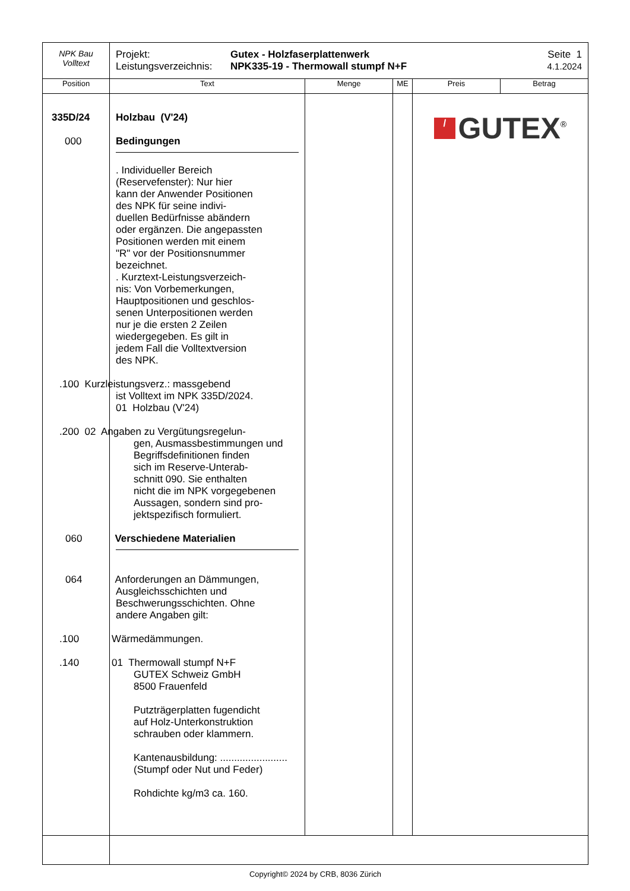| NPK Bau Volltext | Projekt: Leistungsverzeichnis: Gutex - Holzfaserplattenwerk NPK335-19 - Thermowall stumpf N+F Seite 1 4.1.2024 | | | | |
| Position | Text | Menge | ME | Preis | Betrag |
| 335D/24 000 | Holzbau (V'24) Bedingungen . Individueller Bereich (Reservefenster): Nur hier kann der Anwender Positionen des NPK für seine indivi- duellen Bedürfnisse abändern oder ergänzen. Die angepassten Positionen werden mit einem "R" vor der Positionsnummer bezeichnet. . Kurztext-Leistungsverzeich- nis: Von Vorbemerkungen, Hauptpositionen und geschlos- senen Unterpositionen werden nur je die ersten 2 Zeilen wiedergegeben. Es gilt in jedem Fall die Volltextversion des NPK. .100 Kurzleistungsverz.: massgebend ist Volltext im NPK 335D/2024. 01 Holzbau (V'24) .200 02 Angaben zu Vergütungsregelun- gen, Ausmassbestimmungen und Begriffsdefinitionen finden sich im Reserve-Unterab- schnitt 090. Sie enthalten nicht die im NPK vorgegebenen Aussagen, sondern sind pro- jektspezifisch formuliert. 060 Verschiedene Materialien 064 Anforderungen an Dämmungen, Ausgleichsschichten und Beschwerungsschichten. Ohne andere Angaben gilt: .100 Wärmedämmungen. .140 01 Thermowall stumpf N+F GUTEX Schweiz GmbH 8500 Frauenfeld Putzträgerplatten fugendicht auf Holz-Unterkonstruktion schrauben oder klammern. Kantenausbildung: ........................ (Stumpf oder Nut und Feder) Rohdichte kg/m3 ca. 160. | | | / GUTEX<sup>®</sup> | |
Copyright© 2024 by CRB, 8036 Zürich